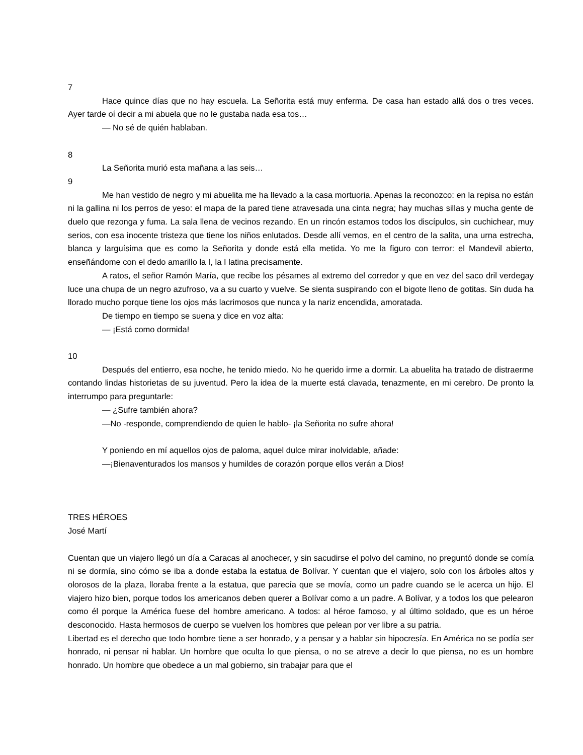7
Hace quince días que no hay escuela. La Señorita está muy enferma. De casa han estado allá dos o tres veces. Ayer tarde oí decir a mi abuela que no le gustaba nada esa tos…
— No sé de quién hablaban.
8
La Señorita murió esta mañana a las seis…
9
Me han vestido de negro y mi abuelita me ha llevado a la casa mortuoria. Apenas la reconozco: en la repisa no están ni la gallina ni los perros de yeso: el mapa de la pared tiene atravesada una cinta negra; hay muchas sillas y mucha gente de duelo que rezonga y fuma. La sala llena de vecinos rezando. En un rincón estamos todos los discípulos, sin cuchichear, muy serios, con esa inocente tristeza que tiene los niños enlutados. Desde allí vemos, en el centro de la salita, una urna estrecha, blanca y larguísima que es como la Señorita y donde está ella metida. Yo me la figuro con terror: el Mandevil abierto, enseñándome con el dedo amarillo la I, la I latina precisamente.
A ratos, el señor Ramón María, que recibe los pésames al extremo del corredor y que en vez del saco dril verdegay luce una chupa de un negro azufroso, va a su cuarto y vuelve. Se sienta suspirando con el bigote lleno de gotitas. Sin duda ha llorado mucho porque tiene los ojos más lacrimosos que nunca y la nariz encendida, amoratada.
De tiempo en tiempo se suena y dice en voz alta:
— ¡Está como dormida!
10
Después del entierro, esa noche, he tenido miedo. No he querido irme a dormir. La abuelita ha tratado de distraerme contando lindas historietas de su juventud. Pero la idea de la muerte está clavada, tenazmente, en mi cerebro. De pronto la interrumpo para preguntarle:
— ¿Sufre también ahora?
—No -responde, comprendiendo de quien le hablo- ¡la Señorita no sufre ahora!
Y poniendo en mí aquellos ojos de paloma, aquel dulce mirar inolvidable, añade:
—¡Bienaventurados los mansos y humildes de corazón porque ellos verán a Dios!
TRES HÉROES
José Martí
Cuentan que un viajero llegó un día a Caracas al anochecer, y sin sacudirse el polvo del camino, no preguntó donde se comía ni se dormía, sino cómo se iba a donde estaba la estatua de Bolívar. Y cuentan que el viajero, solo con los árboles altos y olorosos de la plaza, lloraba frente a la estatua, que parecía que se movía, como un padre cuando se le acerca un hijo. El viajero hizo bien, porque todos los americanos deben querer a Bolívar como a un padre. A Bolívar, y a todos los que pelearon como él porque la América fuese del hombre americano. A todos: al héroe famoso, y al último soldado, que es un héroe desconocido. Hasta hermosos de cuerpo se vuelven los hombres que pelean por ver libre a su patria.
Libertad es el derecho que todo hombre tiene a ser honrado, y a pensar y a hablar sin hipocresía. En América no se podía ser honrado, ni pensar ni hablar. Un hombre que oculta lo que piensa, o no se atreve a decir lo que piensa, no es un hombre honrado. Un hombre que obedece a un mal gobierno, sin trabajar para que el